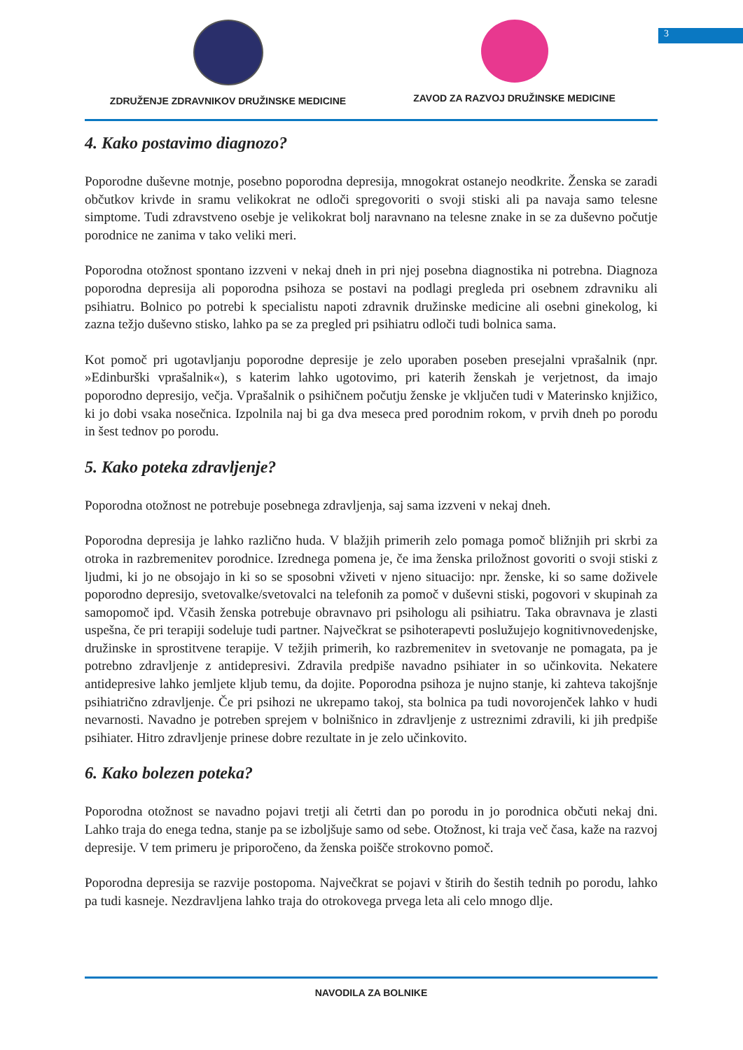3
ZDRUŽENJE ZDRAVNIKOV DRUŽINSKE MEDICINE
ZAVOD ZA RAZVOJ DRUŽINSKE MEDICINE
4. Kako postavimo diagnozo?
Poporodne duševne motnje, posebno poporodna depresija, mnogokrat ostanejo neodkrite. Ženska se zaradi občutkov krivde in sramu velikokrat ne odloči spregovoriti o svoji stiski ali pa navaja samo telesne simptome. Tudi zdravstveno osebje je velikokrat bolj naravnano na telesne znake in se za duševno počutje porodnice ne zanima v tako veliki meri.
Poporodna otožnost spontano izzveni v nekaj dneh in pri njej posebna diagnostika ni potrebna. Diagnoza poporodna depresija ali poporodna psihoza se postavi na podlagi pregleda pri osebnem zdravniku ali psihiatru. Bolnico po potrebi k specialistu napoti zdravnik družinske medicine ali osebni ginekolog, ki zazna težjo duševno stisko, lahko pa se za pregled pri psihiatru odloči tudi bolnica sama.
Kot pomoč pri ugotavljanju poporodne depresije je zelo uporaben poseben presejalni vprašalnik (npr. »Edinburški vprašalnik«), s katerim lahko ugotovimo, pri katerih ženskah je verjetnost, da imajo poporodno depresijo, večja. Vprašalnik o psihičnem počutju ženske je vključen tudi v Materinsko knjižico, ki jo dobi vsaka nosečnica. Izpolnila naj bi ga dva meseca pred porodnim rokom, v prvih dneh po porodu in šest tednov po porodu.
5. Kako poteka zdravljenje?
Poporodna otožnost ne potrebuje posebnega zdravljenja, saj sama izzveni v nekaj dneh.
Poporodna depresija je lahko različno huda. V blažjih primerih zelo pomaga pomoč bližnjih pri skrbi za otroka in razbremenitev porodnice. Izrednega pomena je, če ima ženska priložnost govoriti o svoji stiski z ljudmi, ki jo ne obsojajo in ki so se sposobni vživeti v njeno situacijo: npr. ženske, ki so same doživele poporodno depresijo, svetovalke/svetovalci na telefonih za pomoč v duševni stiski, pogovori v skupinah za samopomoč ipd. Včasih ženska potrebuje obravnavo pri psihologu ali psihiatru. Taka obravnava je zlasti uspešna, če pri terapiji sodeluje tudi partner. Največkrat se psihoterapevti poslužujejo kognitivnovedenjske, družinske in sprostitvene terapije. V težjih primerih, ko razbremenitev in svetovanje ne pomagata, pa je potrebno zdravljenje z antidepresivi. Zdravila predpiše navadno psihiater in so učinkovita. Nekatere antidepresive lahko jemljete kljub temu, da dojite. Poporodna psihoza je nujno stanje, ki zahteva takojšnje psihiatrično zdravljenje. Če pri psihozi ne ukrepamo takoj, sta bolnica pa tudi novorojenček lahko v hudi nevarnosti. Navadno je potreben sprejem v bolnišnico in zdravljenje z ustreznimi zdravili, ki jih predpiše psihiater. Hitro zdravljenje prinese dobre rezultate in je zelo učinkovito.
6. Kako bolezen poteka?
Poporodna otožnost se navadno pojavi tretji ali četrti dan po porodu in jo porodnica občuti nekaj dni. Lahko traja do enega tedna, stanje pa se izboljšuje samo od sebe. Otožnost, ki traja več časa, kaže na razvoj depresije. V tem primeru je priporočeno, da ženska poišče strokovno pomoč.
Poporodna depresija se razvije postopoma. Največkrat se pojavi v štirih do šestih tednih po porodu, lahko pa tudi kasneje. Nezdravljena lahko traja do otrokovega prvega leta ali celo mnogo dlje.
NAVODILA ZA BOLNIKE